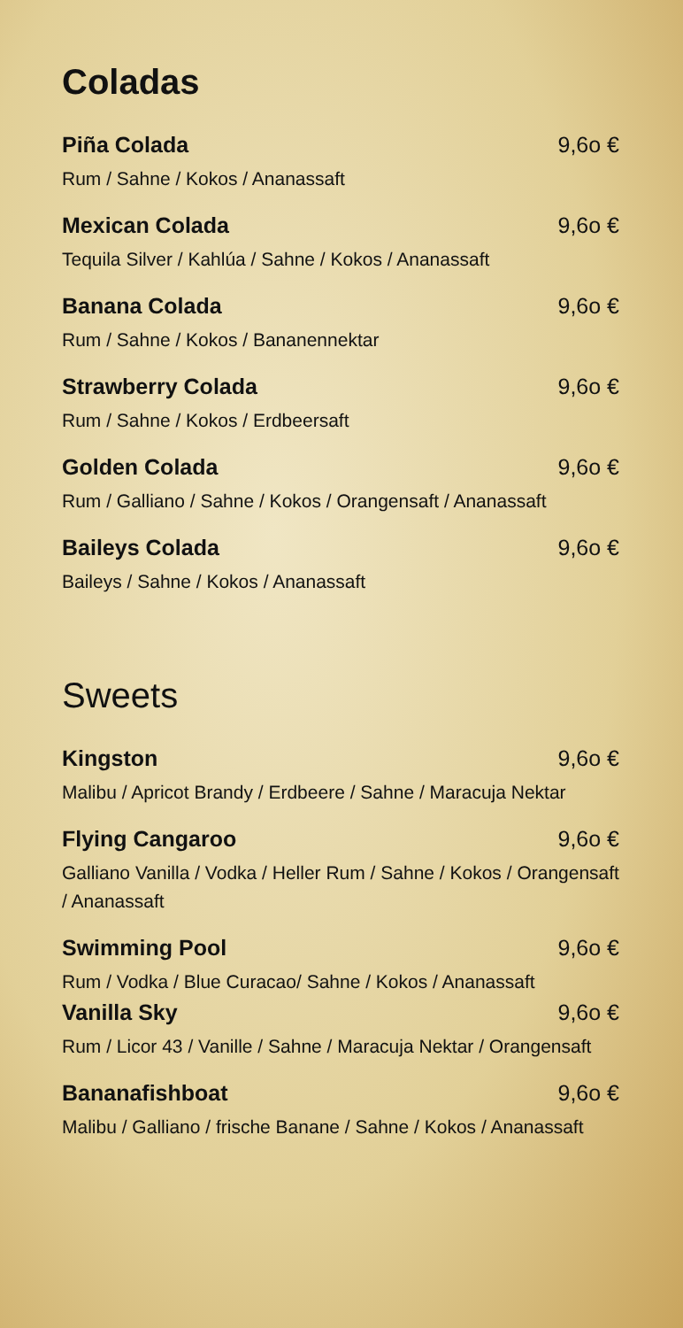Coladas
Piña Colada 9,6o €
Rum / Sahne / Kokos / Ananassaft
Mexican Colada 9,6o €
Tequila Silver / Kahlúa / Sahne / Kokos / Ananassaft
Banana Colada 9,6o €
Rum / Sahne / Kokos / Bananennektar
Strawberry Colada 9,6o €
Rum / Sahne / Kokos / Erdbeersaft
Golden Colada 9,6o €
Rum / Galliano / Sahne / Kokos / Orangensaft / Ananassaft
Baileys Colada 9,6o €
Baileys / Sahne / Kokos / Ananassaft
Sweets
Kingston 9,6o €
Malibu / Apricot Brandy / Erdbeere / Sahne / Maracuja Nektar
Flying Cangaroo 9,6o €
Galliano Vanilla / Vodka / Heller Rum / Sahne / Kokos / Orangensaft / Ananassaft
Swimming Pool 9,6o €
Rum / Vodka / Blue Curacao/ Sahne / Kokos / Ananassaft
Vanilla Sky 9,6o €
Rum / Licor 43 / Vanille / Sahne / Maracuja Nektar / Orangensaft
Bananafishboat 9,6o €
Malibu / Galliano / frische Banane / Sahne / Kokos / Ananassaft